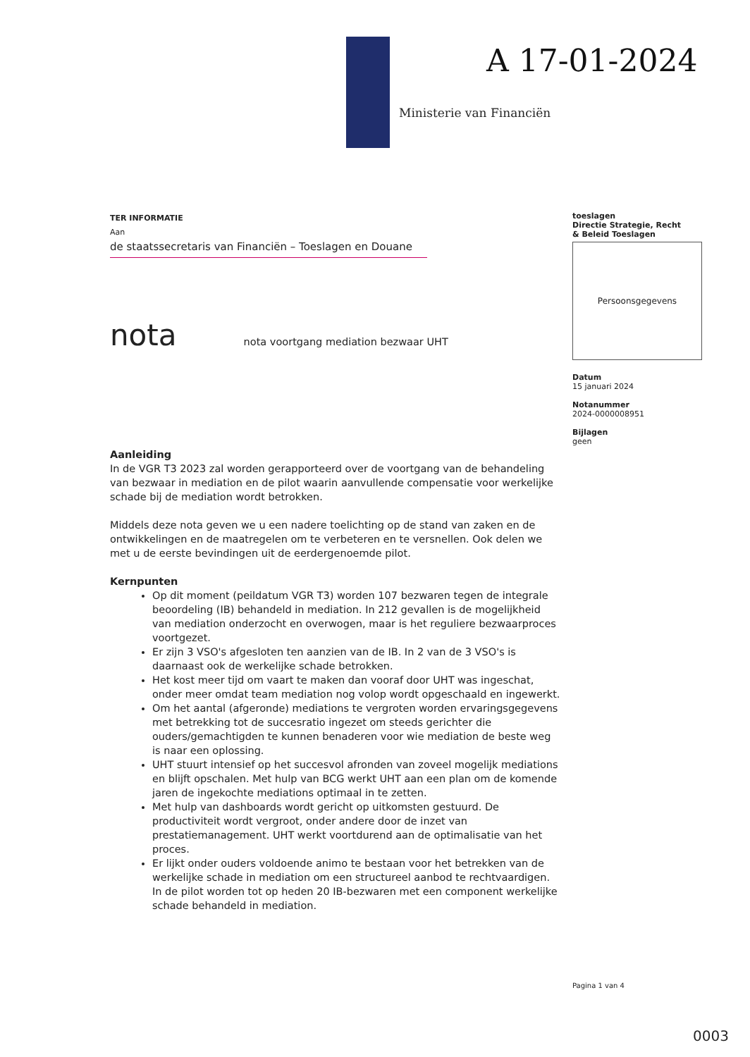A 17-01-2024
Ministerie van Financiën
TER INFORMATIE
Aan
de staatssecretaris van Financiën – Toeslagen en Douane
nota nota voortgang mediation bezwaar UHT
Aanleiding
In de VGR T3 2023 zal worden gerapporteerd over de voortgang van de behandeling van bezwaar in mediation en de pilot waarin aanvullende compensatie voor werkelijke schade bij de mediation wordt betrokken.
Middels deze nota geven we u een nadere toelichting op de stand van zaken en de ontwikkelingen en de maatregelen om te verbeteren en te versnellen. Ook delen we met u de eerste bevindingen uit de eerdergenoemde pilot.
Kernpunten
Op dit moment (peildatum VGR T3) worden 107 bezwaren tegen de integrale beoordeling (IB) behandeld in mediation. In 212 gevallen is de mogelijkheid van mediation onderzocht en overwogen, maar is het reguliere bezwaarproces voortgezet.
Er zijn 3 VSO's afgesloten ten aanzien van de IB. In 2 van de 3 VSO's is daarnaast ook de werkelijke schade betrokken.
Het kost meer tijd om vaart te maken dan vooraf door UHT was ingeschat, onder meer omdat team mediation nog volop wordt opgeschaald en ingewerkt.
Om het aantal (afgeronde) mediations te vergroten worden ervaringsgegevens met betrekking tot de succesratio ingezet om steeds gerichter die ouders/gemachtigden te kunnen benaderen voor wie mediation de beste weg is naar een oplossing.
UHT stuurt intensief op het succesvol afronden van zoveel mogelijk mediations en blijft opschalen. Met hulp van BCG werkt UHT aan een plan om de komende jaren de ingekochte mediations optimaal in te zetten.
Met hulp van dashboards wordt gericht op uitkomsten gestuurd. De productiviteit wordt vergroot, onder andere door de inzet van prestatiemanagement. UHT werkt voortdurend aan de optimalisatie van het proces.
Er lijkt onder ouders voldoende animo te bestaan voor het betrekken van de werkelijke schade in mediation om een structureel aanbod te rechtvaardigen. In de pilot worden tot op heden 20 IB-bezwaren met een component werkelijke schade behandeld in mediation.
toeslagen
Directie Strategie, Recht
& Beleid Toeslagen
Persoonsgegevens
Datum
15 januari 2024
Notanummer
2024-0000008951
Bijlagen
geen
Pagina 1 van 4
0003